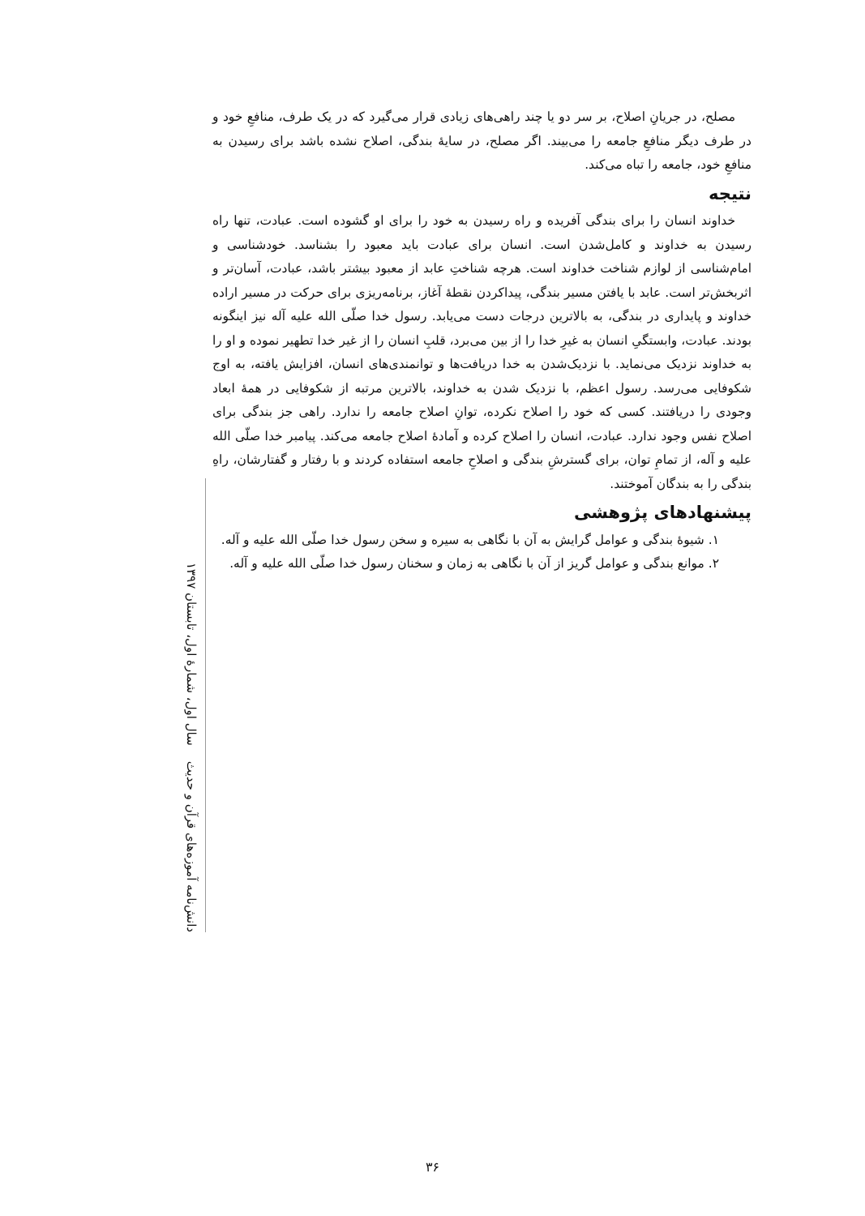مصلح، در جریانِ اصلاح، بر سر دو یا چند راهی‌های زیادی قرار می‌گیرد که در یک طرف، منافعِ خود و در طرف دیگر منافعِ جامعه را می‌بیند. اگر مصلح، در سایهٔ بندگی، اصلاح نشده باشد برای رسیدن به منافعِ خود، جامعه را تباه می‌کند.
نتیجه
خداوند انسان را برای بندگی آفریده و راه رسیدن به خود را برای او گشوده است. عبادت، تنها راه رسیدن به خداوند و کامل‌شدن است. انسان برای عبادت باید معبود را بشناسد. خودشناسی و امام‌شناسی از لوازم شناخت خداوند است. هرچه شناختِ عابد از معبود بیشتر باشد، عبادت، آسان‌تر و اثربخش‌تر است. عابد با یافتن مسیر بندگی، پیداکردن نقطهٔ آغاز، برنامه‌ریزی برای حرکت در مسیر اراده خداوند و پایداری در بندگی، به بالاترین درجات دست می‌یابد. رسول خدا صلّی الله علیه آله نیز اینگونه بودند. عبادت، وابستگیِ انسان به غیرِ خدا را از بین می‌برد، قلبِ انسان را از غیر خدا تطهیر نموده و او را به خداوند نزدیک می‌نماید. با نزدیک‌شدن به خدا دریافت‌ها و توانمندی‌های انسان، افزایش یافته، به اوج شکوفایی می‌رسد. رسول اعظم، با نزدیک شدن به خداوند، بالاترین مرتبه از شکوفایی در همهٔ ابعاد وجودی را دریافتند. کسی که خود را اصلاح نکرده، توانِ اصلاح جامعه را ندارد. راهی جز بندگی برای اصلاح نفس وجود ندارد. عبادت، انسان را اصلاح کرده و آمادهٔ اصلاح جامعه می‌کند. پیامبر خدا صلّی الله علیه و آله، از تمامِ توان، برای گسترشِ بندگی و اصلاحِ جامعه استفاده کردند و با رفتار و گفتارشان، راهِ بندگی را به بندگان آموختند.
پیشنهادهای پژوهشی
۱. شیوهٔ بندگی و عوامل گرایش به آن با نگاهی به سیره و سخن رسول خدا صلّی الله علیه و آله.
۲. موانع بندگی و عوامل گریز از آن با نگاهی به زمان و سخنان رسول خدا صلّی الله علیه و آله.
دانش‌نامه آموزه‌های قرآن و حدیث سال اول، شمارهٔ اول، تابستان ۱۳۹۷
۳۶